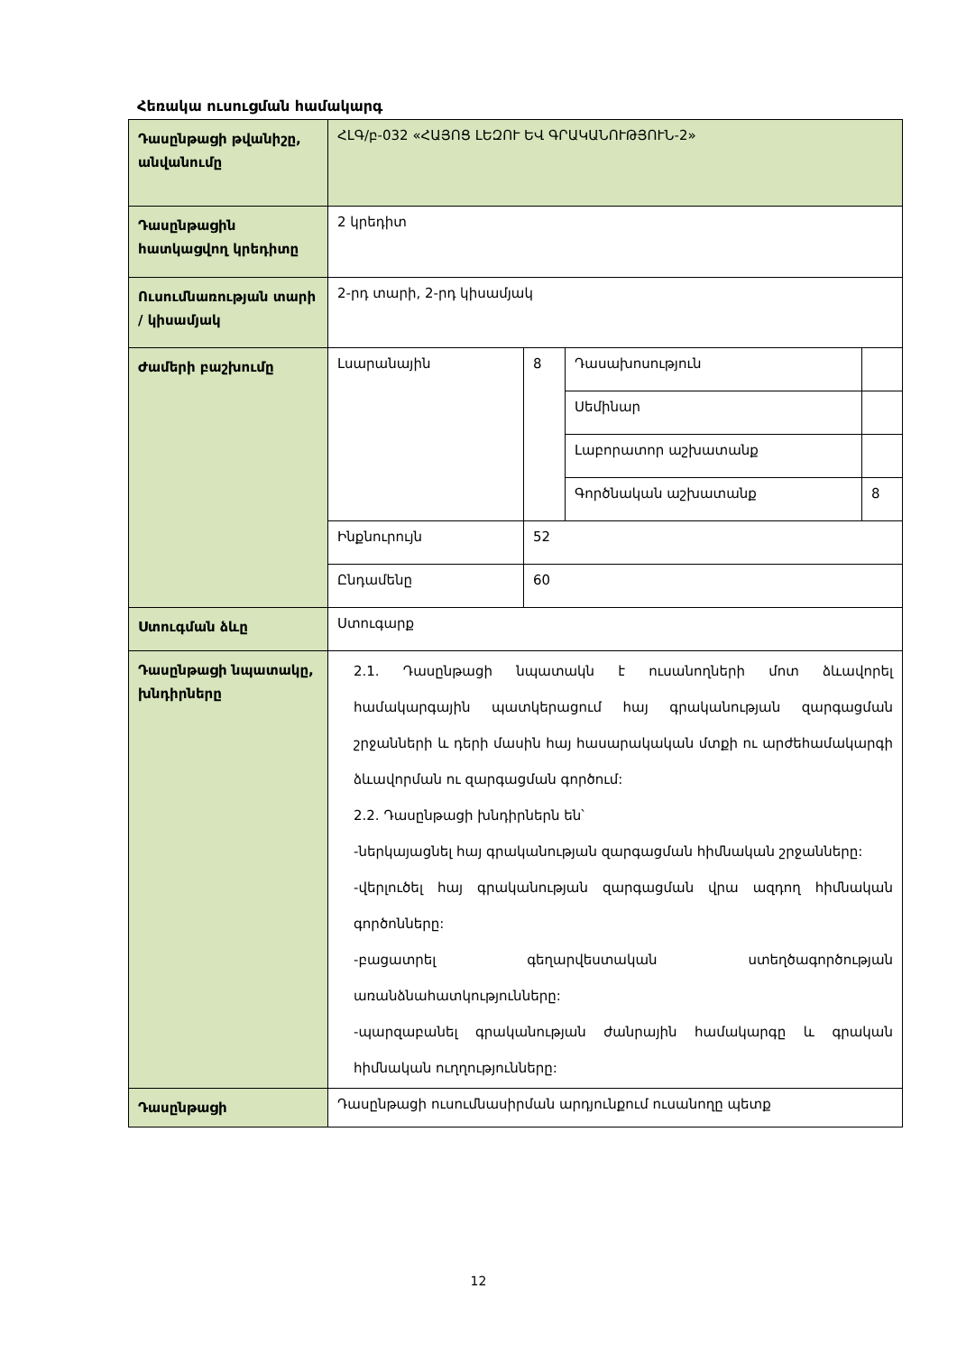Հեռակա ուսուցման համակարգ
| Դասընթացի թվանիշը, անվանումը | ՀԼԳ/բ-032 «ՀԱՅՈՑ ԼԵԶՈՒ ԵՎ ԳՐԱԿԱՆՈՒԹՅՈՒՆ-2» | | | |
| Դասընթացին հատկացվող կրեդիտը | 2 կրեդիտ | | | |
| Ուսումնառության տարի / կիսամյակ | 2-րդ տարի, 2-րդ կիսամյակ | | | |
| Ժամերի բաշխումը | Լսարանային | 8 | Դասախոսություն | |
| | | | Սեմինար | |
| | | | Լաբորատոր աշխատանք | |
| | | | Գործնական աշխատանք | 8 |
| | Ինքնուրույն | 52 | | |
| | Ընդամենը | 60 | | |
| Ստուգման ձևը | Ստուգարք | | | |
| Դասընթացի նպատակը, խնդիրները | 2.1. Դասընթացի նպատակն է ուսանողների մոտ ձևավորել համակարգային պատկերացում հայ գրականության զարգացման շրջանների և դերի մասին հայ հասարակական մտքի ու արժեհամակարգի ձևավորման ու զարգացման գործում: 2.2. Դասընթացի խնդիրներն են՝ -ներկայացնել հայ գրականության զարգացման հիմնական շրջանները: -վերլուծել հայ գրականության զարգացման վրա ազդող հիմնական գործոնները: -բացատրել գեղարվեստական ստեղծագործության առանձնահատկությունները: -պարզաբանել գրականության ժանրային համակարգը և գրական հիմնական ուղղությունները: | | | |
| Դասընթացի | Դասընթացի ուսումնասիրման արդյունքում ուսանողը պետք | | | |
12